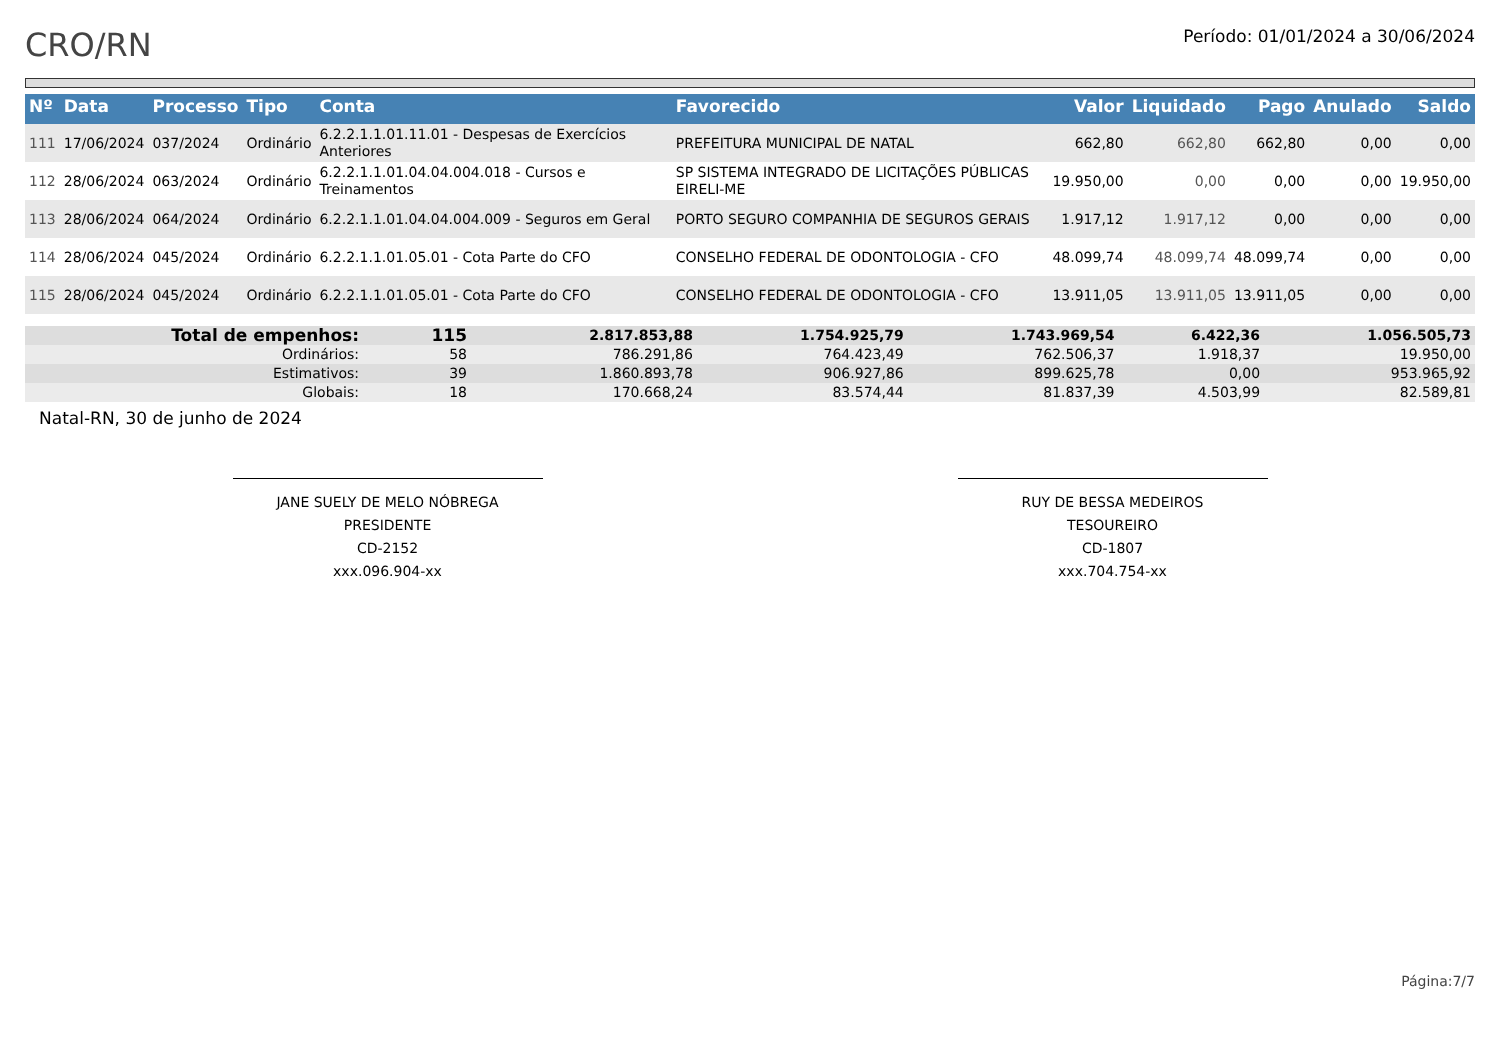CRO/RN
Período: 01/01/2024 a 30/06/2024
| Nº | Data | Processo | Tipo | Conta | Favorecido | Valor | Liquidado | Pago | Anulado | Saldo |
| --- | --- | --- | --- | --- | --- | --- | --- | --- | --- | --- |
| 111 | 17/06/2024 | 037/2024 | Ordinário | 6.2.2.1.1.01.11.01 - Despesas de Exercícios Anteriores | PREFEITURA MUNICIPAL DE NATAL | 662,80 | 662,80 | 662,80 | 0,00 | 0,00 |
| 112 | 28/06/2024 | 063/2024 | Ordinário | 6.2.2.1.1.01.04.04.004.018 - Cursos e Treinamentos | SP SISTEMA INTEGRADO DE LICITAÇÕES PÚBLICAS EIRELI-ME | 19.950,00 | 0,00 | 0,00 | 0,00 | 19.950,00 |
| 113 | 28/06/2024 | 064/2024 | Ordinário | 6.2.2.1.1.01.04.04.004.009 - Seguros em Geral | PORTO SEGURO COMPANHIA DE SEGUROS GERAIS | 1.917,12 | 1.917,12 | 0,00 | 0,00 | 0,00 |
| 114 | 28/06/2024 | 045/2024 | Ordinário | 6.2.2.1.1.01.05.01 - Cota Parte do CFO | CONSELHO FEDERAL DE ODONTOLOGIA - CFO | 48.099,74 | 48.099,74 | 48.099,74 | 0,00 | 0,00 |
| 115 | 28/06/2024 | 045/2024 | Ordinário | 6.2.2.1.1.01.05.01 - Cota Parte do CFO | CONSELHO FEDERAL DE ODONTOLOGIA - CFO | 13.911,05 | 13.911,05 | 13.911,05 | 0,00 | 0,00 |
| Total de empenhos: | 115 | | 2.817.853,88 | 1.754.925,79 | 1.743.969,54 | 6.422,36 | 1.056.505,73 |
| Ordinários: | 58 | | 786.291,86 | 764.423,49 | 762.506,37 | 1.918,37 | 19.950,00 |
| Estimativos: | 39 | | 1.860.893,78 | 906.927,86 | 899.625,78 | 0,00 | 953.965,92 |
| Globais: | 18 | | 170.668,24 | 83.574,44 | 81.837,39 | 4.503,99 | 82.589,81 |
Natal-RN, 30 de junho de 2024
JANE SUELY DE MELO NÓBREGA
PRESIDENTE
CD-2152
xxx.096.904-xx
RUY DE BESSA MEDEIROS
TESOUREIRO
CD-1807
xxx.704.754-xx
Página:7/7